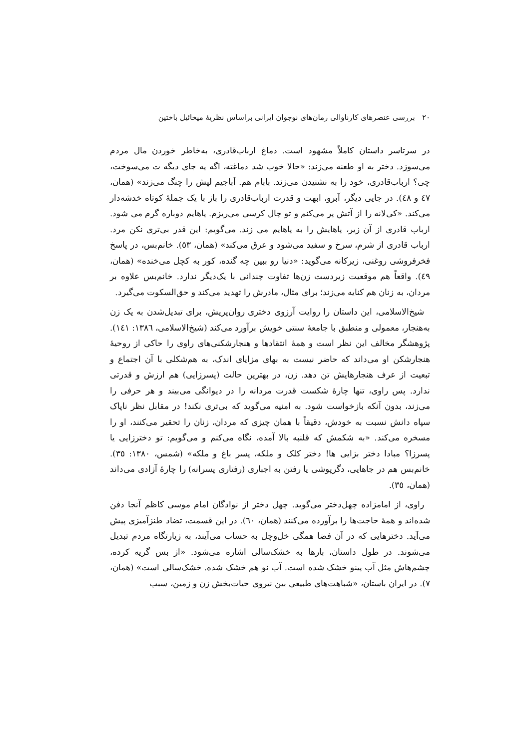۲۰ بررسی عنصرهای کارناوالی رمان‌های نوجوان ایرانی براساس نظریهٔ میخائیل باختین
در سرتاسر داستان کاملاً مشهود است. دماغ ارباب‌قادری، به‌خاطر خوردن مال مردم می‌سوزد. دختر به او طعنه می‌زند: «حالا خوب شد دماغته، اگه یه جای دیگه ت می‌سوخت، چی؟ ارباب‌قادری، خود را به نشنیدن می‌زند. بابام هم. آباجیم لپش را چنگ می‌زند» (همان، ٤٧ و ٤٨). در جایی دیگر، آبرو، ابهت و قدرت ارباب‌قادری را باز با یک جملهٔ کوتاه خدشه‌دار می‌کند. «کی‌لانه را از آتش پر می‌کنم و تو چال کرسی می‌ریزم. پاهایم دوباره گرم می شود. ارباب قادری از آن زیر، پاهایش را به پاهایم می زند. می‌گویم: این قدر بی‌تری نکن مرد. ارباب قادری از شرم، سرخ و سفید می‌شود و عرق می‌کند» (همان، ٥٣). خانم‌بس، در پاسخ فخرفروشی روغنی، زیرکانه می‌گوید: «دنیا رو ببین چه گنده، کور به کچل می‌خنده» (همان، ٤٩). واقعاً هم موقعیت زیردست زن‌ها تفاوت چندانی با یک‌دیگر ندارد. خانم‌بس علاوه بر مردان، به زنان هم کنایه می‌زند؛ برای مثال، مادرش را تهدید می‌کند و حق‌السکوت می‌گیرد.
شیخ‌الاسلامی، این داستان را روایت آرزوی دختری روان‌پریش، برای تبدیل‌شدن به یک زن به‌هنجار، معمولی و منطبق با جامعهٔ سنتی خویش برآورد می‌کند (شیخ‌الاسلامی، ١٣٨٦: ١٤١). پژوهشگر مخالف این نظر است و همهٔ انتقادها و هنجارشکنی‌های راوی را حاکی از روحیهٔ هنجارشکن او می‌داند که حاضر نیست به بهای مزایای اندک، به هم‌شکلی با آن اجتماع و تبعیت از عرف هنجارهایش تن دهد. زن، در بهترین حالت (پسرزایی) هم ارزش و قدرتی ندارد. پس راوی، تنها چارهٔ شکست قدرت مردانه را در دیوانگی می‌بیند و هر حرفی را می‌زند، بدون آنکه بازخواست شود. به امنیه می‌گوید که بی‌تری نکند! در مقابل نظر ناپاک سپاه دانش نسبت به خودش، دقیقاً با همان چیزی که مردان، زنان را تحقیر می‌کنند، او را مسخره می‌کند. «به شکمش که قلنبه بالا آمده، نگاه می‌کنم و می‌گویم: تو دخترزایی یا پسرزا؟ مبادا دختر بزایی ها! دختر کلک و ملکه، پسر باغ و ملکه» (شمس، ١٣٨٠: ٣٥). خانم‌بس هم در جاهایی، دگرپوشی یا رفتن به اجباری (رفتاری پسرانه) را چارهٔ آزادی می‌داند (همان، ٣٥).
راوی، از امامزاده چهل‌دختر می‌گوید. چهل دختر از نوادگان امام موسی کاظم آنجا دفن شده‌اند و همهٔ حاجت‌ها را برآورده می‌کنند (همان، ٦٠). در این قسمت، تضاد طنزآمیزی پیش می‌آید. دخترهایی که در آن فضا همگی خل‌وچل به حساب می‌آیند، به زیارتگاه مردم تبدیل می‌شوند. در طول داستان، بارها به خشک‌سالی اشاره می‌شود. «از بس گریه کرده، چشم‌هاش مثل آب پینو خشک شده است. آب نو هم خشک شده. خشک‌سالی است» (همان، ٧). در ایران باستان، «شباهت‌های طبیعی بین نیروی حیات‌بخش زن و زمین، سبب